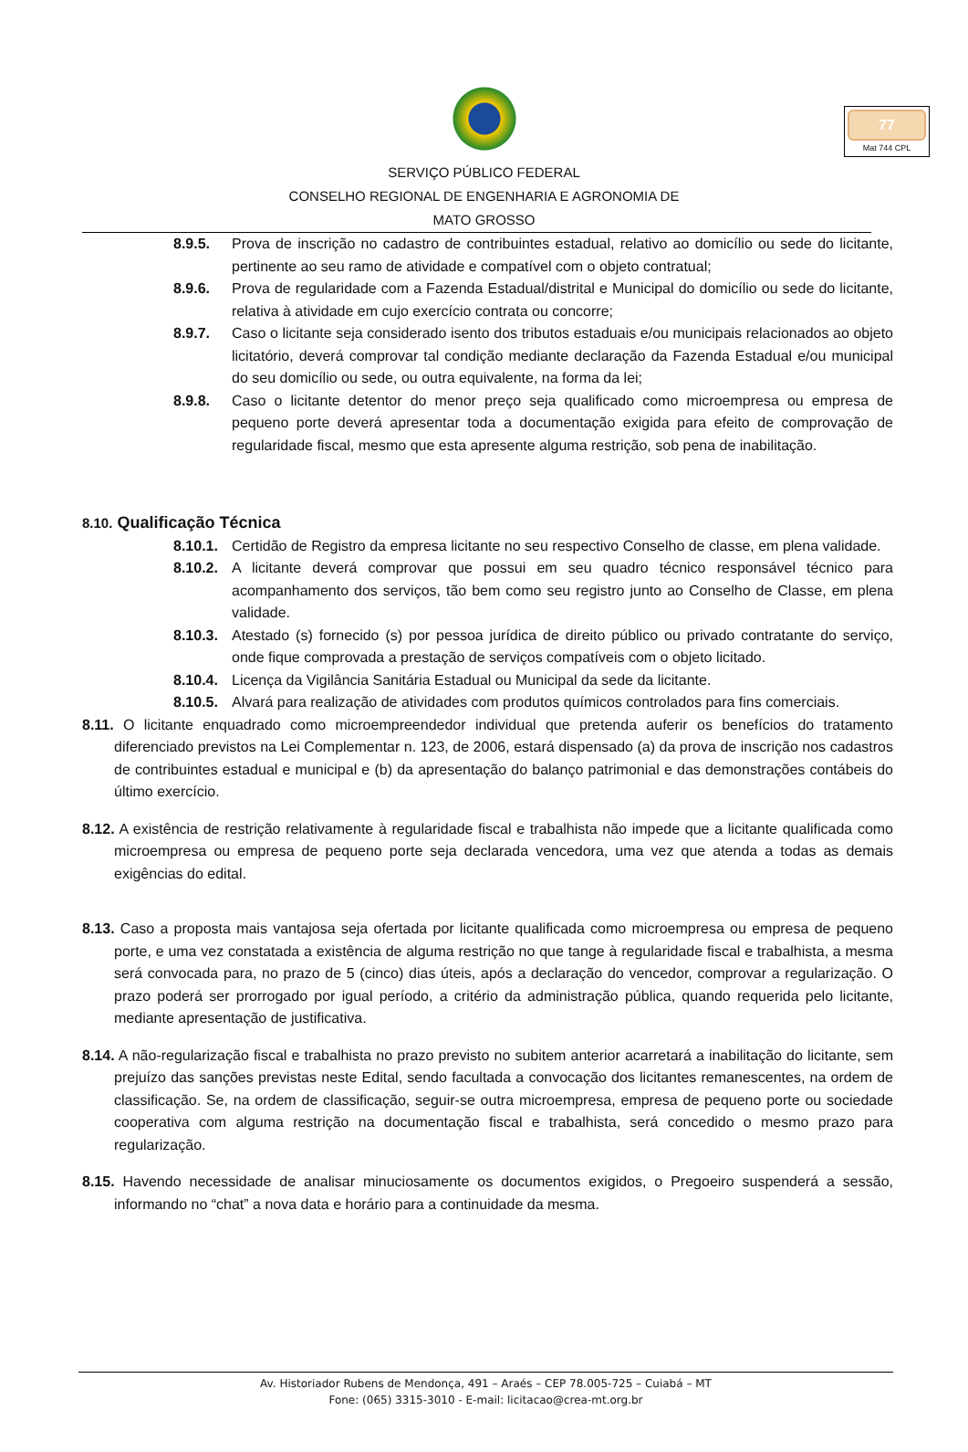77
Mat 744 CPL
SERVIÇO PÚBLICO FEDERAL
CONSELHO REGIONAL DE ENGENHARIA E AGRONOMIA DE
MATO GROSSO
8.9.5. Prova de inscrição no cadastro de contribuintes estadual, relativo ao domicílio ou sede do licitante, pertinente ao seu ramo de atividade e compatível com o objeto contratual;
8.9.6. Prova de regularidade com a Fazenda Estadual/distrital e Municipal do domicílio ou sede do licitante, relativa à atividade em cujo exercício contrata ou concorre;
8.9.7. Caso o licitante seja considerado isento dos tributos estaduais e/ou municipais relacionados ao objeto licitatório, deverá comprovar tal condição mediante declaração da Fazenda Estadual e/ou municipal do seu domicílio ou sede, ou outra equivalente, na forma da lei;
8.9.8. Caso o licitante detentor do menor preço seja qualificado como microempresa ou empresa de pequeno porte deverá apresentar toda a documentação exigida para efeito de comprovação de regularidade fiscal, mesmo que esta apresente alguma restrição, sob pena de inabilitação.
8.10. Qualificação Técnica
8.10.1. Certidão de Registro da empresa licitante no seu respectivo Conselho de classe, em plena validade.
8.10.2. A licitante deverá comprovar que possui em seu quadro técnico responsável técnico para acompanhamento dos serviços, tão bem como seu registro junto ao Conselho de Classe, em plena validade.
8.10.3. Atestado (s) fornecido (s) por pessoa jurídica de direito público ou privado contratante do serviço, onde fique comprovada a prestação de serviços compatíveis com o objeto licitado.
8.10.4. Licença da Vigilância Sanitária Estadual ou Municipal da sede da licitante.
8.10.5. Alvará para realização de atividades com produtos químicos controlados para fins comerciais.
8.11. O licitante enquadrado como microempreendedor individual que pretenda auferir os benefícios do tratamento diferenciado previstos na Lei Complementar n. 123, de 2006, estará dispensado (a) da prova de inscrição nos cadastros de contribuintes estadual e municipal e (b) da apresentação do balanço patrimonial e das demonstrações contábeis do último exercício.
8.12. A existência de restrição relativamente à regularidade fiscal e trabalhista não impede que a licitante qualificada como microempresa ou empresa de pequeno porte seja declarada vencedora, uma vez que atenda a todas as demais exigências do edital.
8.13. Caso a proposta mais vantajosa seja ofertada por licitante qualificada como microempresa ou empresa de pequeno porte, e uma vez constatada a existência de alguma restrição no que tange à regularidade fiscal e trabalhista, a mesma será convocada para, no prazo de 5 (cinco) dias úteis, após a declaração do vencedor, comprovar a regularização. O prazo poderá ser prorrogado por igual período, a critério da administração pública, quando requerida pelo licitante, mediante apresentação de justificativa.
8.14. A não-regularização fiscal e trabalhista no prazo previsto no subitem anterior acarretará a inabilitação do licitante, sem prejuízo das sanções previstas neste Edital, sendo facultada a convocação dos licitantes remanescentes, na ordem de classificação. Se, na ordem de classificação, seguir-se outra microempresa, empresa de pequeno porte ou sociedade cooperativa com alguma restrição na documentação fiscal e trabalhista, será concedido o mesmo prazo para regularização.
8.15. Havendo necessidade de analisar minuciosamente os documentos exigidos, o Pregoeiro suspenderá a sessão, informando no “chat” a nova data e horário para a continuidade da mesma.
Av. Historiador Rubens de Mendonça, 491 – Araés – CEP 78.005-725 – Cuiabá – MT
Fone: (065) 3315-3010 - E-mail: licitacao@crea-mt.org.br